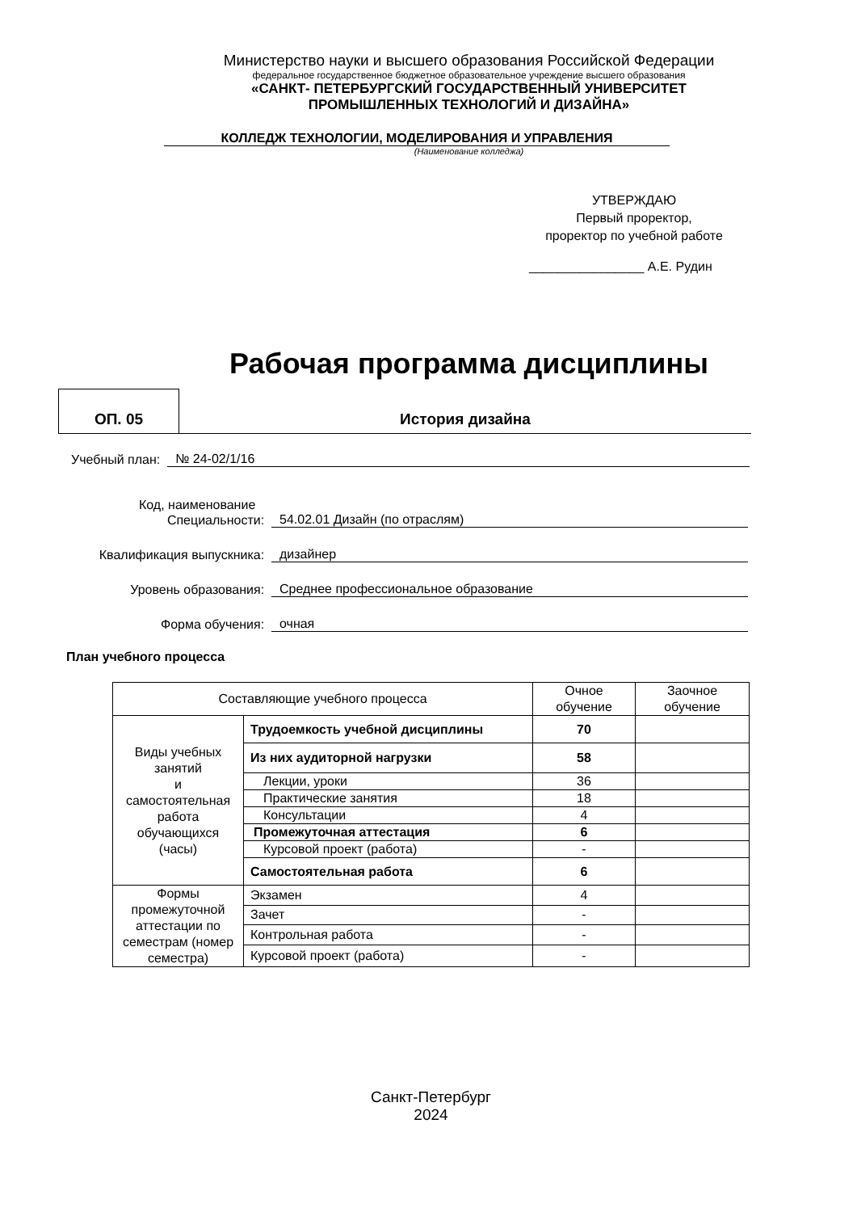Министерство науки и высшего образования Российской Федерации
федеральное государственное бюджетное образовательное учреждение высшего образования
«САНКТ- ПЕТЕРБУРГСКИЙ ГОСУДАРСТВЕННЫЙ УНИВЕРСИТЕТ
ПРОМЫШЛЕННЫХ ТЕХНОЛОГИЙ И ДИЗАЙНА»
КОЛЛЕДЖ ТЕХНОЛОГИИ, МОДЕЛИРОВАНИЯ И УПРАВЛЕНИЯ
(Наименование колледжа)
УТВЕРЖДАЮ
Первый проректор,
проректор по учебной работе
________________ А.Е. Рудин
Рабочая программа дисциплины
ОП. 05
История дизайна
Учебный план: № 24-02/1/16
Код, наименование
Специальности: 54.02.01 Дизайн (по отраслям)
Квалификация выпускника: дизайнер
Уровень образования: Среднее профессиональное образование
Форма обучения: очная
План учебного процесса
| Составляющие учебного процесса | | Очное обучение | Заочное обучение |
| Виды учебных занятий и самостоятельная работа обучающихся (часы) | Трудоемкость учебной дисциплины | 70 | |
| | Из них аудиторной нагрузки | 58 | |
| | Лекции, уроки | 36 | |
| | Практические занятия | 18 | |
| | Консультации | 4 | |
| | Промежуточная аттестация | 6 | |
| | Курсовой проект (работа) | - | |
| | Самостоятельная работа | 6 | |
| Формы промежуточной аттестации по семестрам (номер семестра) | Экзамен | 4 | |
| | Зачет | - | |
| | Контрольная работа | - | |
| | Курсовой проект (работа) | - | |
Санкт-Петербург
2024